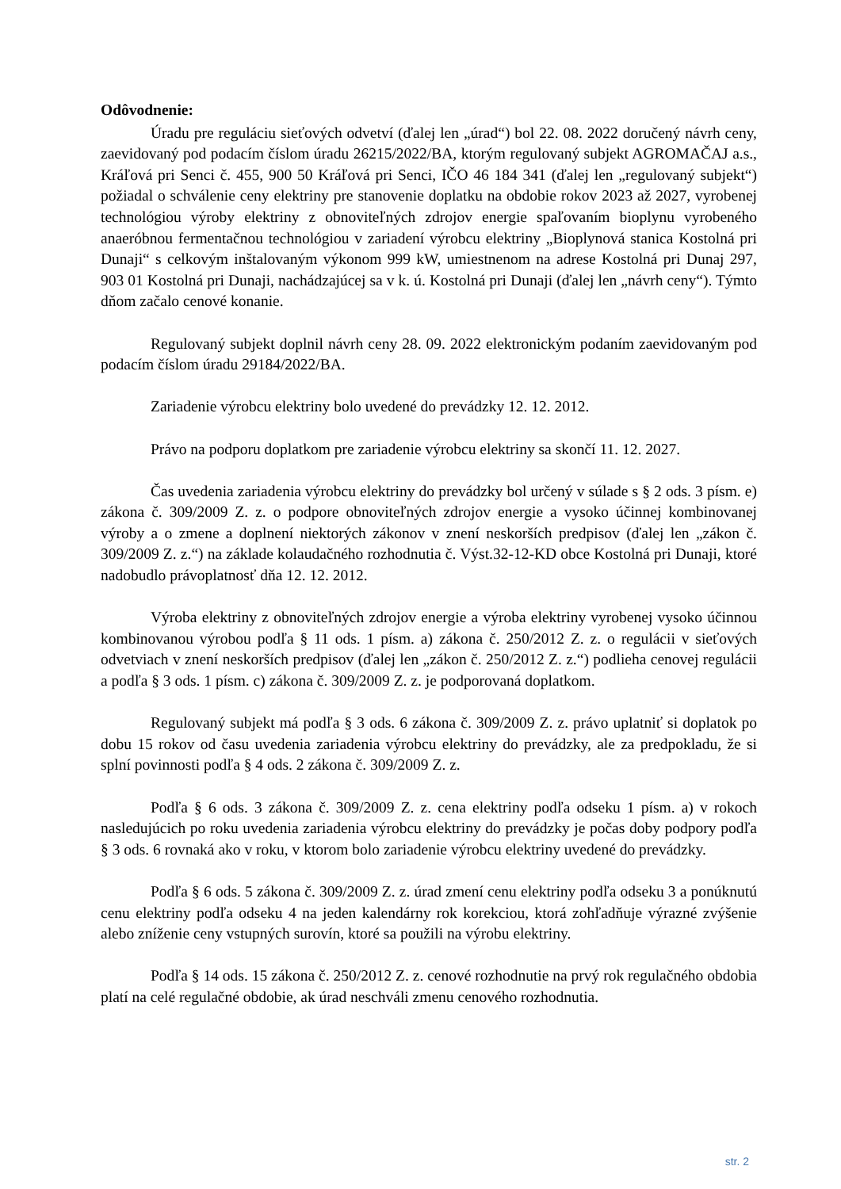Odôvodnenie:
Úradu pre reguláciu sieťových odvetví (ďalej len „úrad“) bol 22. 08. 2022 doručený návrh ceny, zaevidovaný pod podacím číslom úradu 26215/2022/BA, ktorým regulovaný subjekt AGROMAČAJ a.s., Kráľová pri Senci č. 455, 900 50 Kráľová pri Senci, IČO 46 184 341 (ďalej len „regulovaný subjekt“) požiadal o schválenie ceny elektriny pre stanovenie doplatku na obdobie rokov 2023 až 2027, vyrobenej technológiou výroby elektriny z obnoviteľných zdrojov energie spaľovaním bioplynu vyrobeného anaeróbnou fermentačnou technológiou v zariadení výrobcu elektriny „Bioplynová stanica Kostolná pri Dunaji“ s celkovým inštalovaným výkonom 999 kW, umiestnenom na adrese Kostolná pri Dunaj 297, 903 01 Kostolná pri Dunaji, nachádzajúcej sa v k. ú. Kostolná pri Dunaji (ďalej len „návrh ceny“). Týmto dňom začalo cenové konanie.
Regulovaný subjekt doplnil návrh ceny 28. 09. 2022 elektronickým podaním zaevidovaným pod podacím číslom úradu 29184/2022/BA.
Zariadenie výrobcu elektriny bolo uvedené do prevádzky 12. 12. 2012.
Právo na podporu doplatkom pre zariadenie výrobcu elektriny sa skončí 11. 12. 2027.
Čas uvedenia zariadenia výrobcu elektriny do prevádzky bol určený v súlade s § 2 ods. 3 písm. e) zákona č. 309/2009 Z. z. o podpore obnoviteľných zdrojov energie a vysoko účinnej kombinovanej výroby a o zmene a doplnení niektorých zákonov v znení neskorších predpisov (ďalej len „zákon č. 309/2009 Z. z.“) na základe kolaudačného rozhodnutia č. Výst.32-12-KD obce Kostolná pri Dunaji, ktoré nadobudlo právoplatnosť dňa 12. 12. 2012.
Výroba elektriny z obnoviteľných zdrojov energie a výroba elektriny vyrobenej vysoko účinnou kombinovanou výrobou podľa § 11 ods. 1 písm. a) zákona č. 250/2012 Z. z. o regulácii v sieťových odvetviach v znení neskorších predpisov (ďalej len „zákon č. 250/2012 Z. z.“) podlieha cenovej regulácii a podľa § 3 ods. 1 písm. c) zákona č. 309/2009 Z. z. je podporovaná doplatkom.
Regulovaný subjekt má podľa § 3 ods. 6 zákona č. 309/2009 Z. z. právo uplatniť si doplatok po dobu 15 rokov od času uvedenia zariadenia výrobcu elektriny do prevádzky, ale za predpokladu, že si splní povinnosti podľa § 4 ods. 2 zákona č. 309/2009 Z. z.
Podľa § 6 ods. 3 zákona č. 309/2009 Z. z. cena elektriny podľa odseku 1 písm. a) v rokoch nasledujúcich po roku uvedenia zariadenia výrobcu elektriny do prevádzky je počas doby podpory podľa § 3 ods. 6 rovnaká ako v roku, v ktorom bolo zariadenie výrobcu elektriny uvedené do prevádzky.
Podľa § 6 ods. 5 zákona č. 309/2009 Z. z. úrad zmení cenu elektriny podľa odseku 3 a ponúknutú cenu elektriny podľa odseku 4 na jeden kalendárny rok korekciou, ktorá zohľadňuje výrazné zvýšenie alebo zníženie ceny vstupných surovín, ktoré sa použili na výrobu elektriny.
Podľa § 14 ods. 15 zákona č. 250/2012 Z. z. cenové rozhodnutie na prvý rok regulačného obdobia platí na celé regulačné obdobie, ak úrad neschváli zmenu cenového rozhodnutia.
str. 2